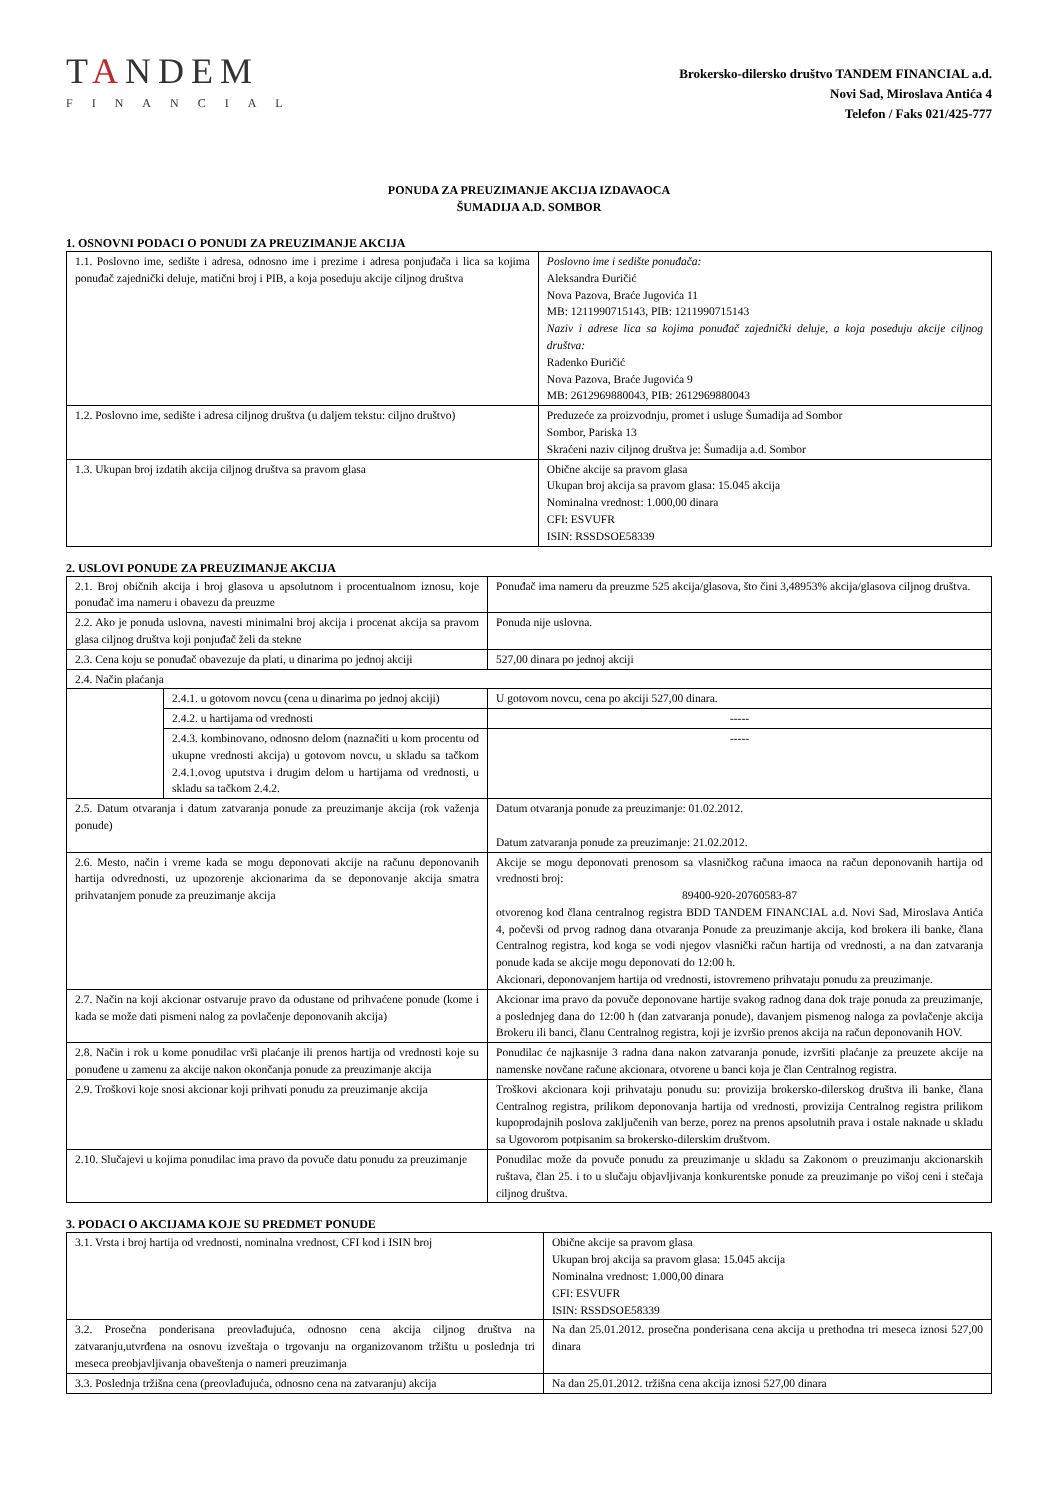TANDEM
FINANCIAL
Brokersko-dilersko društvo TANDEM FINANCIAL a.d.
Novi Sad, Miroslava Antića 4
Telefon / Faks 021/425-777
PONUDA ZA PREUZIMANJE AKCIJA IZDAVAOCA
ŠUMADIJA A.D. SOMBOR
1. OSNOVNI PODACI O PONUDI ZA PREUZIMANJE AKCIJA
| 1.1. Poslovno ime, sedište i adresa, odnosno ime i prezime i adresa ponjuđača i lica sa kojima ponuđač zajednički deluje, matični broj i PIB, a koja poseduju akcije ciljnog društva | Poslovno ime i sedište ponuđača: Aleksandra Đuričić Nova Pazova, Braće Jugovića 11 MB: 1211990715143, PIB: 1211990715143 Naziv i adrese lica sa kojima ponuđač zajednički deluje, a koja poseduju akcije ciljnog društva: Radenko Đuričić Nova Pazova, Braće Jugovića 9 MB: 2612969880043, PIB: 2612969880043 |
| 1.2. Poslovno ime, sedište i adresa ciljnog društva (u daljem tekstu: ciljno društvo) | Preduzeće za proizvodnju, promet i usluge Šumadija ad Sombor Sombor, Pariska 13 Skraćeni naziv ciljnog društva je: Šumadija a.d. Sombor |
| 1.3. Ukupan broj izdatih akcija ciljnog društva sa pravom glasa | Obične akcije sa pravom glasa Ukupan broj akcija sa pravom glasa: 15.045 akcija Nominalna vrednost: 1.000,00 dinara CFI: ESVUFR ISIN: RSSDSOE58339 |
2. USLOVI PONUDE ZA PREUZIMANJE AKCIJA
| 2.1. Broj običnih akcija i broj glasova u apsolutnom i procentualnom iznosu, koje ponuđač ima nameru i obavezu da preuzme | | Ponuđač ima nameru da preuzme 525 akcija/glasova, što čini 3,48953% akcija/glasova ciljnog društva. |
| 2.2. Ako je ponuda uslovna, navesti minimalni broj akcija i procenat akcija sa pravom glasa ciljnog društva koji ponjuđač želi da stekne | | Ponuda nije uslovna. |
| 2.3. Cena koju se ponuđač obavezuje da plati, u dinarima po jednoj akciji | | 527,00 dinara po jednoj akciji |
| 2.4. Način plaćanja | | |
| | 2.4.1. u gotovom novcu (cena u dinarima po jednoj akciji) | U gotovom novcu, cena po akciji 527,00 dinara. |
| | 2.4.2. u hartijama od vrednosti | ----- |
| | 2.4.3. kombinovano, odnosno delom (naznačiti u kom procentu od ukupne vrednosti akcija) u gotovom novcu, u skladu sa tačkom 2.4.1.ovog uputstva i drugim delom u hartijama od vrednosti, u skladu sa tačkom 2.4.2. | ----- |
| 2.5. Datum otvaranja i datum zatvaranja ponude za preuzimanje akcija (rok važenja ponude) | | Datum otvaranja ponude za preuzimanje: 01.02.2012. Datum zatvaranja ponude za preuzimanje: 21.02.2012. |
| 2.6. Mesto, način i vreme kada se mogu deponovati akcije na računu deponovanih hartija odvrednosti, uz upozorenje akcionarima da se deponovanje akcija smatra prihvatanjem ponude za preuzimanje akcija | | Akcije se mogu deponovati prenosom sa vlasničkog računa imaoca na račun deponovanih hartija od vrednosti broj: 89400-920-20760583-87 otvorenog kod člana centralnog registra BDD TANDEM FINANCIAL a.d. Novi Sad, Miroslava Antića 4, počevši od prvog radnog dana otvaranja Ponude za preuzimanje akcija, kod brokera ili banke, člana Centralnog registra, kod koga se vodi njegov vlasnički račun hartija od vrednosti, a na dan zatvaranja ponude kada se akcije mogu deponovati do 12:00 h. Akcionari, deponovanjem hartija od vrednosti, istovremeno prihvataju ponudu za preuzimanje. |
| 2.7. Način na koji akcionar ostvaruje pravo da odustane od prihvaćene ponude (kome i kada se može dati pismeni nalog za povlačenje deponovanih akcija) | | Akcionar ima pravo da povuče deponovane hartije svakog radnog dana dok traje ponuda za preuzimanje, a poslednjeg dana do 12:00 h (dan zatvaranja ponude), davanjem pismenog naloga za povlačenje akcija Brokeru ili banci, članu Centralnog registra, koji je izvršio prenos akcija na račun deponovanih HOV. |
| 2.8. Način i rok u kome ponudilac vrši plaćanje ili prenos hartija od vrednosti koje su ponuđene u zamenu za akcije nakon okončanja ponude za preuzimanje akcija | | Ponudilac će najkasnije 3 radna dana nakon zatvaranja ponude, izvršiti plaćanje za preuzete akcije na namenske novčane račune akcionara, otvorene u banci koja je član Centralnog registra. |
| 2.9. Troškovi koje snosi akcionar koji prihvati ponudu za preuzimanje akcija | | Troškovi akcionara koji prihvataju ponudu su: provizija brokersko-dilerskog društva ili banke, člana Centralnog registra, prilikom deponovanja hartija od vrednosti, provizija Centralnog registra prilikom kupoprodajnih poslova zaključenih van berze, porez na prenos apsolutnih prava i ostale naknade u skladu sa Ugovorom potpisanim sa brokersko-dilerskim društvom. |
| 2.10. Slučajevi u kojima ponudilac ima pravo da povuče datu ponudu za preuzimanje | | Ponudilac može da povuče ponudu za preuzimanje u skladu sa Zakonom o preuzimanju akcionarskih ruštava, član 25. i to u slučaju objavljivanja konkurentske ponude za preuzimanje po višoj ceni i stečaja ciljnog društva. |
3. PODACI O AKCIJAMA KOJE SU PREDMET PONUDE
| 3.1. Vrsta i broj hartija od vrednosti, nominalna vrednost, CFI kod i ISIN broj | Obične akcije sa pravom glasa Ukupan broj akcija sa pravom glasa: 15.045 akcija Nominalna vrednost: 1.000,00 dinara CFI: ESVUFR ISIN: RSSDSOE58339 |
| 3.2. Prosečna ponderisana preovlađujuća, odnosno cena akcija ciljnog društva na zatvaranju,utvrđena na osnovu izveštaja o trgovanju na organizovanom tržištu u poslednja tri meseca preobjavljivanja obaveštenja o nameri preuzimanja | Na dan 25.01.2012. prosečna ponderisana cena akcija u prethodna tri meseca iznosi 527,00 dinara |
| 3.3. Poslednja tržišna cena (preovlađujuća, odnosno cena na zatvaranju) akcija | Na dan 25.01.2012. tržišna cena akcija iznosi 527,00 dinara |